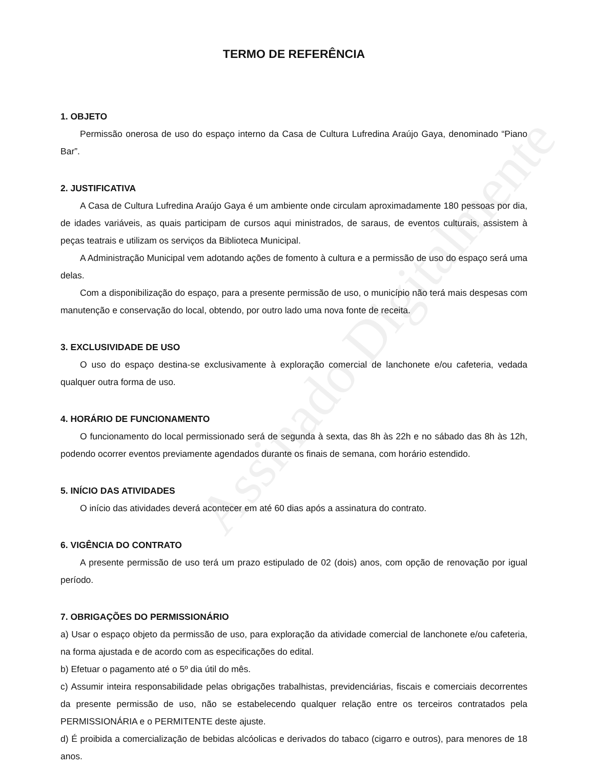Assinado Digitalmente
TERMO DE REFERÊNCIA
1. OBJETO
Permissão onerosa de uso do espaço interno da Casa de Cultura Lufredina Araújo Gaya, denominado “Piano Bar”.
2. JUSTIFICATIVA
A Casa de Cultura Lufredina Araújo Gaya é um ambiente onde circulam aproximadamente 180 pessoas por dia, de idades variáveis, as quais participam de cursos aqui ministrados, de saraus, de eventos culturais, assistem à peças teatrais e utilizam os serviços da Biblioteca Municipal.
A Administração Municipal vem adotando ações de fomento à cultura e a permissão de uso do espaço será uma delas.
Com a disponibilização do espaço, para a presente permissão de uso, o município não terá mais despesas com manutenção e conservação do local, obtendo, por outro lado uma nova fonte de receita.
3. EXCLUSIVIDADE DE USO
O uso do espaço destina-se exclusivamente à exploração comercial de lanchonete e/ou cafeteria, vedada qualquer outra forma de uso.
4. HORÁRIO DE FUNCIONAMENTO
O funcionamento do local permissionado será de segunda à sexta, das 8h às 22h e no sábado das 8h às 12h, podendo ocorrer eventos previamente agendados durante os finais de semana, com horário estendido.
5. INÍCIO DAS ATIVIDADES
O início das atividades deverá acontecer em até 60 dias após a assinatura do contrato.
6. VIGÊNCIA DO CONTRATO
A presente permissão de uso terá um prazo estipulado de 02 (dois) anos, com opção de renovação por igual período.
7. OBRIGAÇÕES DO PERMISSIONÁRIO
a) Usar o espaço objeto da permissão de uso, para exploração da atividade comercial de lanchonete e/ou cafeteria, na forma ajustada e de acordo com as especificações do edital.
b) Efetuar o pagamento até o 5º dia útil do mês.
c) Assumir inteira responsabilidade pelas obrigações trabalhistas, previdenciárias, fiscais e comerciais decorrentes da presente permissão de uso, não se estabelecendo qualquer relação entre os terceiros contratados pela PERMISSIONÁRIA e o PERMITENTE deste ajuste.
d) É proibida a comercialização de bebidas alcóolicas e derivados do tabaco (cigarro e outros), para menores de 18 anos.